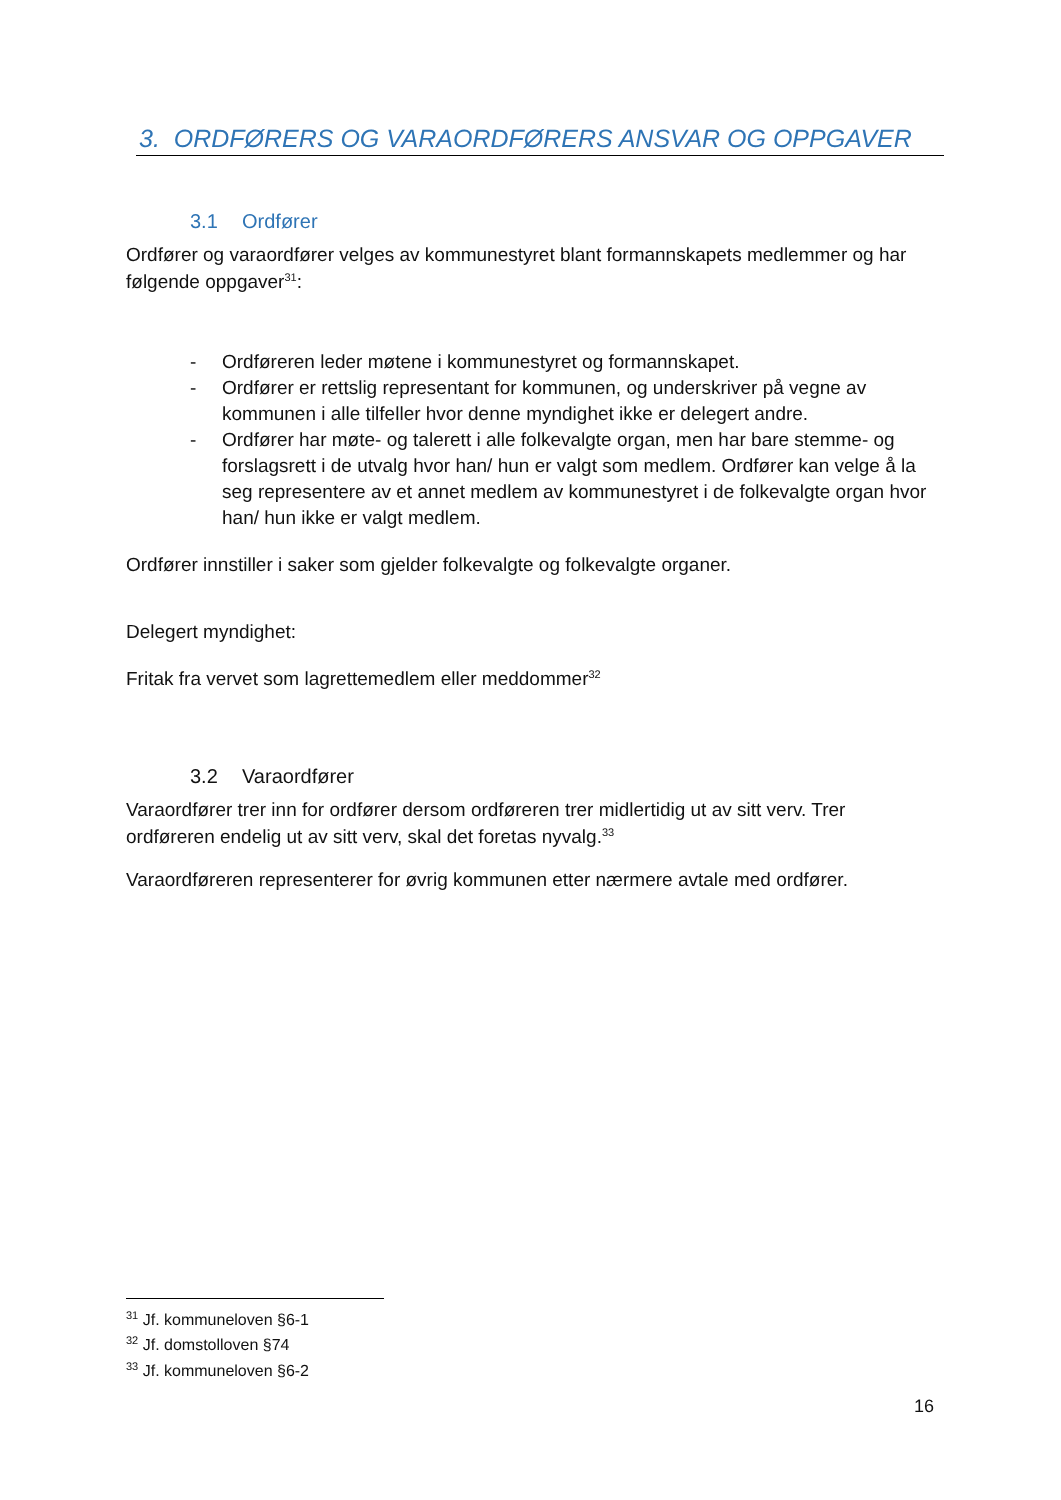3. ORDFØRERS OG VARAORDFØRERS ANSVAR OG OPPGAVER
3.1 Ordfører
Ordfører og varaordfører velges av kommunestyret blant formannskapets medlemmer og har følgende oppgaver<sup>31</sup>:
- Ordføreren leder møtene i kommunestyret og formannskapet.
- Ordfører er rettslig representant for kommunen, og underskriver på vegne av kommunen i alle tilfeller hvor denne myndighet ikke er delegert andre.
- Ordfører har møte- og talerett i alle folkevalgte organ, men har bare stemme- og forslagsrett i de utvalg hvor han/ hun er valgt som medlem. Ordfører kan velge å la seg representere av et annet medlem av kommunestyret i de folkevalgte organ hvor han/ hun ikke er valgt medlem.
Ordfører innstiller i saker som gjelder folkevalgte og folkevalgte organer.
Delegert myndighet:
Fritak fra vervet som lagrettemedlem eller meddommer<sup>32</sup>
3.2 Varaordfører
Varaordfører trer inn for ordfører dersom ordføreren trer midlertidig ut av sitt verv. Trer ordføreren endelig ut av sitt verv, skal det foretas nyvalg.<sup>33</sup>
Varaordføreren representerer for øvrig kommunen etter nærmere avtale med ordfører.
<sup>31</sup> Jf. kommuneloven §6-1
<sup>32</sup> Jf. domstolloven §74
<sup>33</sup> Jf. kommuneloven §6-2
16